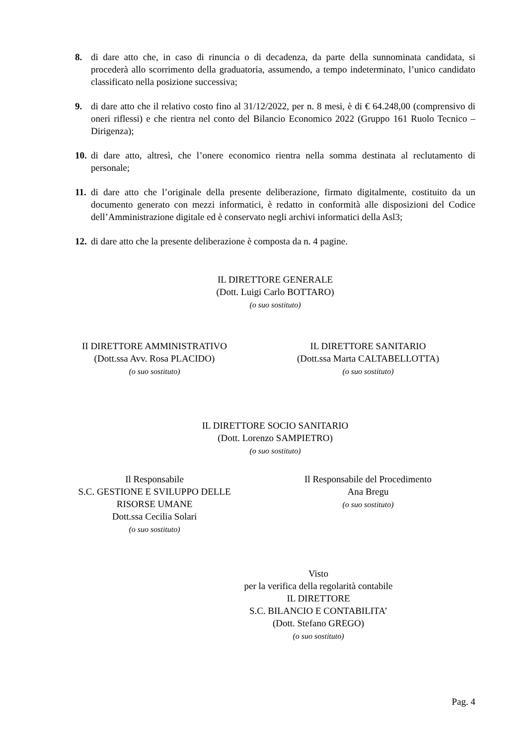8. di dare atto che, in caso di rinuncia o di decadenza, da parte della sunnominata candidata, si procederà allo scorrimento della graduatoria, assumendo, a tempo indeterminato, l’unico candidato classificato nella posizione successiva;
9. di dare atto che il relativo costo fino al 31/12/2022, per n. 8 mesi, è di € 64.248,00 (comprensivo di oneri riflessi) e che rientra nel conto del Bilancio Economico 2022 (Gruppo 161 Ruolo Tecnico – Dirigenza);
10.
di dare atto, altresì, che l’onere economico rientra nella somma destinata al reclutamento di personale;
11.
di dare atto che l’originale della presente deliberazione, firmato digitalmente, costituito da un documento generato con mezzi informatici, è redatto in conformità alle disposizioni del Codice dell’Amministrazione digitale ed è conservato negli archivi informatici della Asl3;
12.
di dare atto che la presente deliberazione è composta da n. 4 pagine.
IL DIRETTORE GENERALE
(Dott. Luigi Carlo BOTTARO)
(o suo sostituto)
II DIRETTORE AMMINISTRATIVO
(Dott.ssa Avv. Rosa PLACIDO)
(o suo sostituto)
IL DIRETTORE SANITARIO
(Dott.ssa Marta CALTABELLOTTA)
(o suo sostituto)
IL DIRETTORE SOCIO SANITARIO
(Dott. Lorenzo SAMPIETRO)
(o suo sostituto)
Il Responsabile
S.C. GESTIONE E SVILUPPO DELLE
RISORSE UMANE
Dott.ssa Cecilia Solari
(o suo sostituto)
Il Responsabile del Procedimento
Ana Bregu
(o suo sostituto)
Visto
per la verifica della regolarità contabile
IL DIRETTORE
S.C. BILANCIO E CONTABILITA’
(Dott. Stefano GREGO)
(o suo sostituto)
Pag. 4